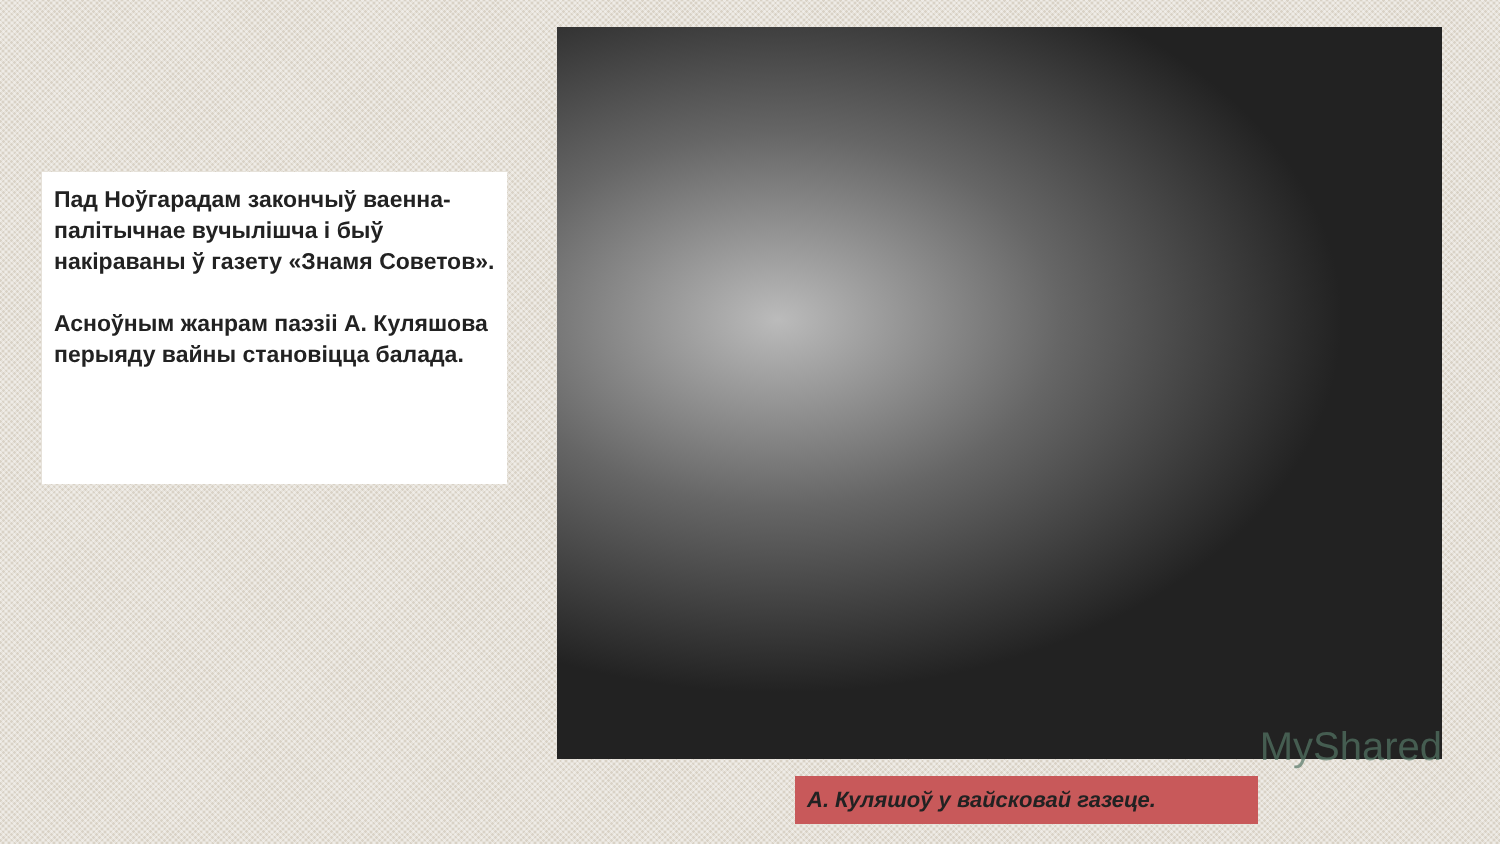Пад Ноўгарадам закончыў ваенна-палітычнае вучылішча і быў накіраваны ў газету «Знамя Советов».
Асноўным жанрам паэзіі А. Куляшова перыяду вайны становіцца балада.
MyShared
А. Куляшоў у вайсковай газеце.